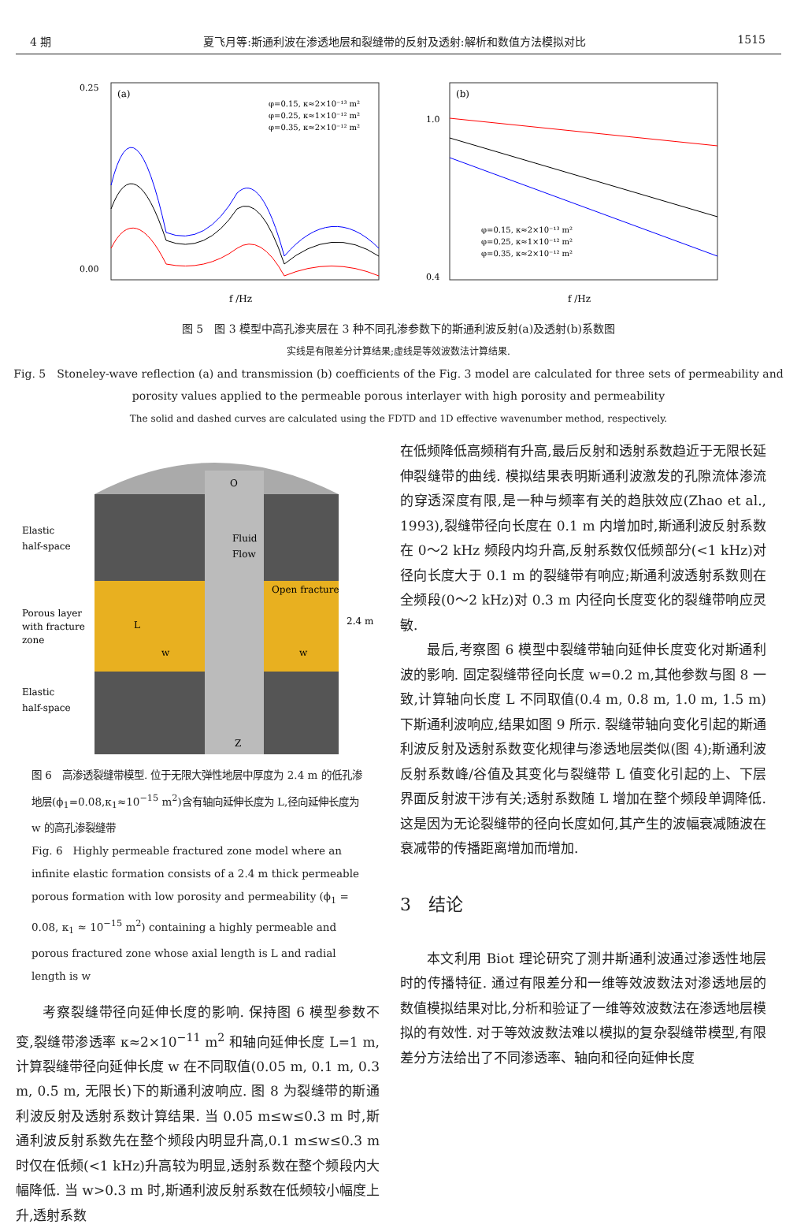4 期 夏飞月等:斯通利波在渗透地层和裂缝带的反射及透射:解析和数值方法模拟对比 1515
(a)
0.00
0.25
f /Hz
φ=0.15, κ≈2×10⁻¹³ m²
φ=0.25, κ≈1×10⁻¹² m²
φ=0.35, κ≈2×10⁻¹² m²
(b)
1.0
0.4
f /Hz
φ=0.15, κ≈2×10⁻¹³ m²
φ=0.25, κ≈1×10⁻¹² m²
φ=0.35, κ≈2×10⁻¹² m²
图 5　图 3 模型中高孔渗夹层在 3 种不同孔渗参数下的斯通利波反射(a)及透射(b)系数图
实线是有限差分计算结果;虚线是等效波数法计算结果.
Fig. 5　Stoneley-wave reflection (a) and transmission (b) coefficients of the Fig. 3 model are calculated for three sets of permeability and porosity values applied to the permeable porous interlayer with high porosity and permeability
The solid and dashed curves are calculated using the FDTD and 1D effective wavenumber method, respectively.
Elastic
half-space
Porous layer
with fracture
zone
Elastic
half-space
O
Fluid
Flow
Open fracture
2.4 m
L
w
w
Z
图 6　高渗透裂缝带模型. 位于无限大弹性地层中厚度为 2.4 m 的低孔渗地层(ϕ<sub>1</sub>=0.08,κ<sub>1</sub>≈10<sup>−15</sup> m<sup>2</sup>)含有轴向延伸长度为 L,径向延伸长度为 w 的高孔渗裂缝带
Fig. 6　Highly permeable fractured zone model where an infinite elastic formation consists of a 2.4 m thick permeable porous formation with low porosity and permeability (ϕ<sub>1</sub> = 0.08, κ<sub>1</sub> ≈ 10<sup>−15</sup> m<sup>2</sup>) containing a highly permeable and porous fractured zone whose axial length is L and radial length is w
考察裂缝带径向延伸长度的影响. 保持图 6 模型参数不变,裂缝带渗透率 κ≈2×10<sup>−11</sup> m<sup>2</sup> 和轴向延伸长度 L=1 m,计算裂缝带径向延伸长度 w 在不同取值(0.05 m, 0.1 m, 0.3 m, 0.5 m, 无限长)下的斯通利波响应. 图 8 为裂缝带的斯通利波反射及透射系数计算结果. 当 0.05 m≤w≤0.3 m 时,斯通利波反射系数先在整个频段内明显升高,0.1 m≤w≤0.3 m 时仅在低频(<1 kHz)升高较为明显,透射系数在整个频段内大幅降低. 当 w>0.3 m 时,斯通利波反射系数在低频较小幅度上升,透射系数
在低频降低高频稍有升高,最后反射和透射系数趋近于无限长延伸裂缝带的曲线. 模拟结果表明斯通利波激发的孔隙流体渗流的穿透深度有限,是一种与频率有关的趋肤效应(Zhao et al., 1993),裂缝带径向长度在 0.1 m 内增加时,斯通利波反射系数在 0～2 kHz 频段内均升高,反射系数仅低频部分(<1 kHz)对径向长度大于 0.1 m 的裂缝带有响应;斯通利波透射系数则在全频段(0～2 kHz)对 0.3 m 内径向长度变化的裂缝带响应灵敏.
最后,考察图 6 模型中裂缝带轴向延伸长度变化对斯通利波的影响. 固定裂缝带径向长度 w=0.2 m,其他参数与图 8 一致,计算轴向长度 L 不同取值(0.4 m, 0.8 m, 1.0 m, 1.5 m)下斯通利波响应,结果如图 9 所示. 裂缝带轴向变化引起的斯通利波反射及透射系数变化规律与渗透地层类似(图 4);斯通利波反射系数峰/谷值及其变化与裂缝带 L 值变化引起的上、下层界面反射波干涉有关;透射系数随 L 增加在整个频段单调降低. 这是因为无论裂缝带的径向长度如何,其产生的波幅衰减随波在衰减带的传播距离增加而增加.
3　结论
本文利用 Biot 理论研究了测井斯通利波通过渗透性地层时的传播特征. 通过有限差分和一维等效波数法对渗透地层的数值模拟结果对比,分析和验证了一维等效波数法在渗透地层模拟的有效性. 对于等效波数法难以模拟的复杂裂缝带模型,有限差分方法给出了不同渗透率、轴向和径向延伸长度